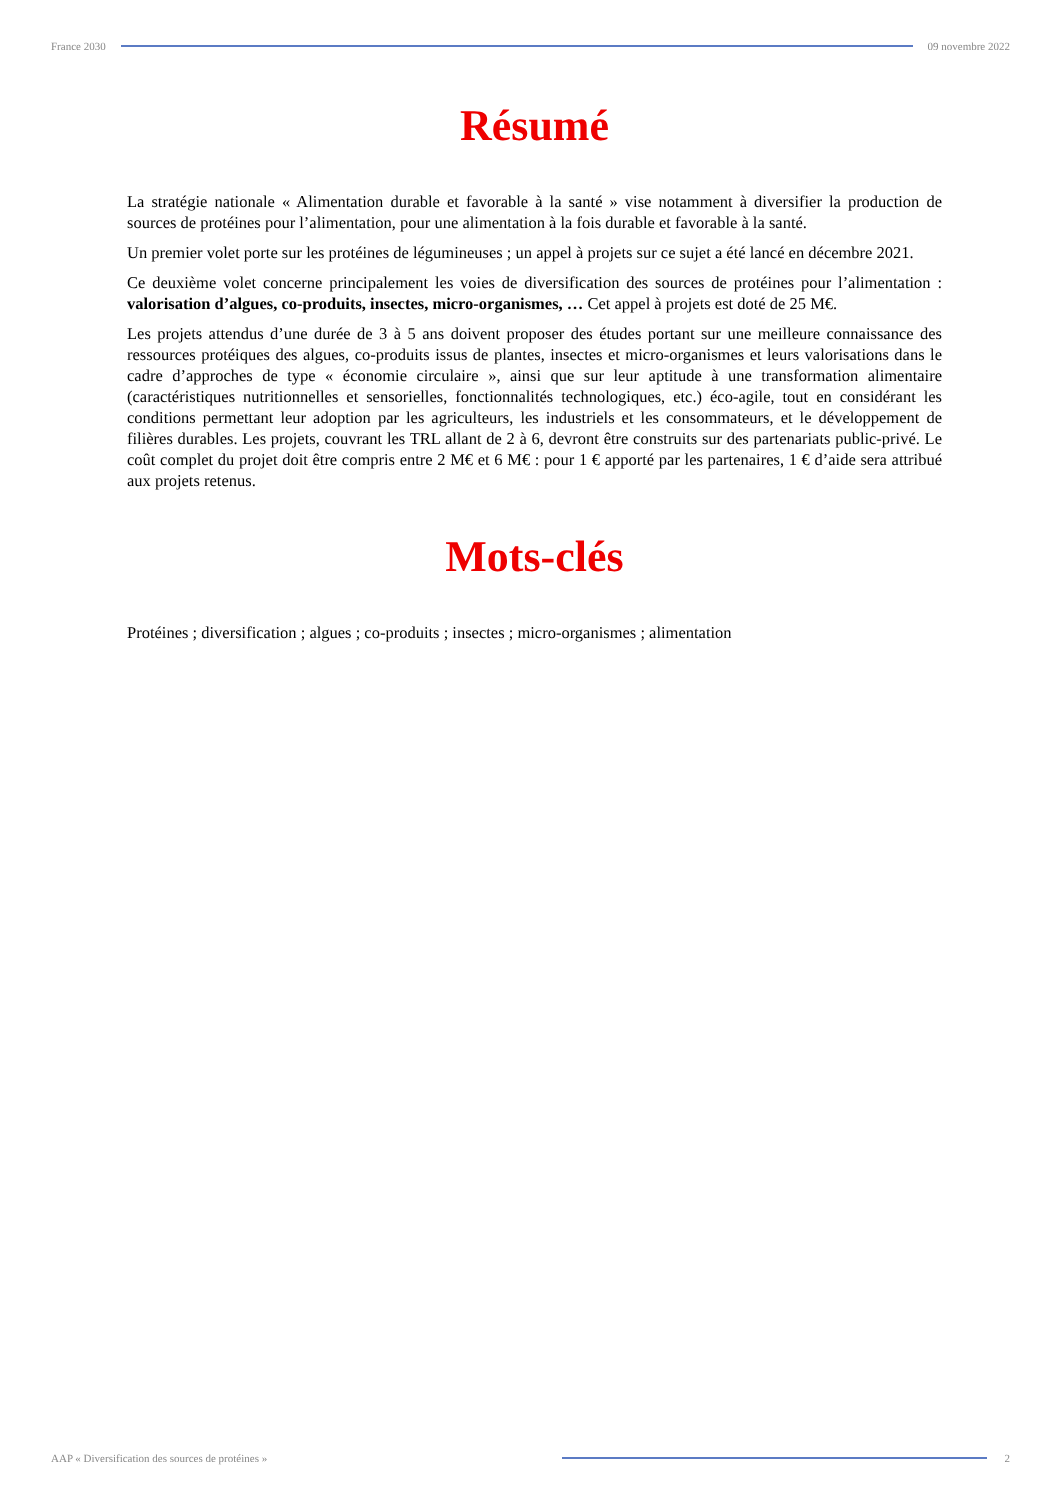France 2030 09 novembre 2022
Résumé
La stratégie nationale « Alimentation durable et favorable à la santé » vise notamment à diversifier la production de sources de protéines pour l’alimentation, pour une alimentation à la fois durable et favorable à la santé.
Un premier volet porte sur les protéines de légumineuses ; un appel à projets sur ce sujet a été lancé en décembre 2021.
Ce deuxième volet concerne principalement les voies de diversification des sources de protéines pour l’alimentation : valorisation d’algues, co-produits, insectes, micro-organismes, … Cet appel à projets est doté de 25 M€.
Les projets attendus d’une durée de 3 à 5 ans doivent proposer des études portant sur une meilleure connaissance des ressources protéiques des algues, co-produits issus de plantes, insectes et micro-organismes et leurs valorisations dans le cadre d’approches de type « économie circulaire », ainsi que sur leur aptitude à une transformation alimentaire (caractéristiques nutritionnelles et sensorielles, fonctionnalités technologiques, etc.) éco-agile, tout en considérant les conditions permettant leur adoption par les agriculteurs, les industriels et les consommateurs, et le développement de filières durables. Les projets, couvrant les TRL allant de 2 à 6, devront être construits sur des partenariats public-privé. Le coût complet du projet doit être compris entre 2 M€ et 6 M€ : pour 1 € apporté par les partenaires, 1 € d’aide sera attribué aux projets retenus.
Mots-clés
Protéines ; diversification ; algues ; co-produits ; insectes ; micro-organismes ; alimentation
AAP « Diversification des sources de protéines » 2